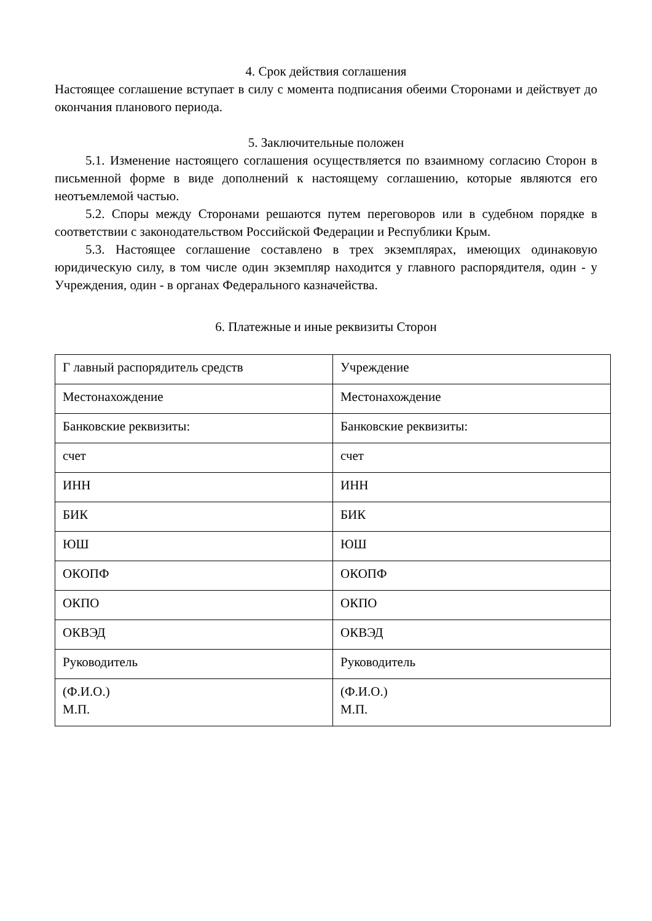4. Срок действия соглашения
Настоящее соглашение вступает в силу с момента подписания обеими Сторонами и действует до окончания планового периода.
5. Заключительные положен
5.1. Изменение настоящего соглашения осуществляется по взаимному согласию Сторон в письменной форме в виде дополнений к настоящему соглашению, которые являются его неотъемлемой частью.
5.2. Споры между Сторонами решаются путем переговоров или в судебном порядке в соответствии с законодательством Российской Федерации и Республики Крым.
5.3. Настоящее соглашение составлено в трех экземплярах, имеющих одинаковую юридическую силу, в том числе один экземпляр находится у главного распорядителя, один - у Учреждения, один - в органах Федерального казначейства.
6. Платежные и иные реквизиты Сторон
| Г лавный распорядитель средств | Учреждение |
| Местонахождение | Местонахождение |
| Банковские реквизиты: | Банковские реквизиты: |
| счет | счет |
| ИНН | ИНН |
| БИК | БИК |
| ЮШ | ЮШ |
| ОКОПФ | ОКОПФ |
| ОКПО | ОКПО |
| ОКВЭД | ОКВЭД |
| Руководитель | Руководитель |
| (Ф.И.О.) М.П. | (Ф.И.О.) М.П. |